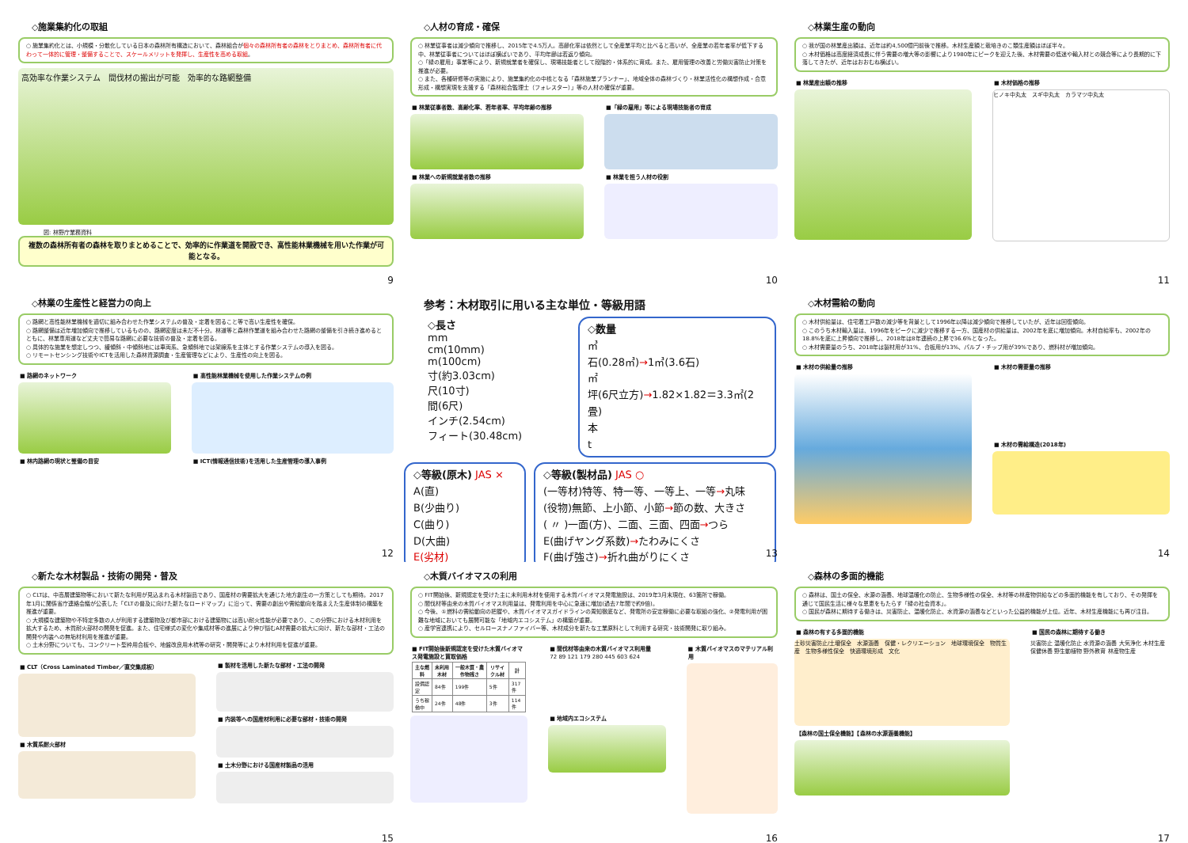◇施業集約化の取組
○ 施業集約化とは、小規模・分散化している日本の森林所有構造において、森林組合が個々の森林所有者の森林をとりまとめ、森林所有者に代わって一体的に管理・整備することで、スケールメリットを発揮し、生産性を高める取組。
高効率な作業システム　間伐材の搬出が可能　効率的な路網整備
図: 林野庁業務資料
複数の森林所有者の森林を取りまとめることで、効率的に作業道を開設でき、高性能林業機械を用いた作業が可能となる。
9
◇人材の育成・確保
○ 林業従事者は減少傾向で推移し、2015年で4.5万人。高齢化率は依然として全産業平均と比べると高いが、全産業の若年者率が低下する中、林業従事者についてはほぼ横ばいであり、平均年齢は若返り傾向。
○「緑の雇用」事業等により、新規就業者を確保し、現場技能者として段階的・体系的に育成。また、雇用管理の改善と労働災害防止対策を推進が必要。
○ また、各種研修等の実施により、施業集約化の中核となる「森林施業プランナー」、地域全体の森林づくり・林業活性化の構想作成・合意形成・構想実現を支援する「森林総合監理士（フォレスター）」等の人材の確保が重要。
■ 林業従事者数、高齢化率、若年者率、平均年齢の推移
■ 林業への新規就業者数の推移
■「緑の雇用」等による現場技能者の育成
■ 林業を担う人材の役割
10
◇林業生産の動向
○ 我が国の林業産出額は、近年は約4,500億円前後で推移。木材生産額と栽培きのこ類生産額はほぼ半々。
○ 木材価格は高度経済成長に伴う需要の増大等の影響により1980年にピークを迎えた後、木材需要の低迷や輸入材との競合等により長期的に下落してきたが、近年はおおむね横ばい。
■ 林業産出額の推移 ■ 木材価格の推移
ヒノキ中丸太　スギ中丸太　カラマツ中丸太
11
◇林業の生産性と経営力の向上
○ 路網と高性能林業機械を適切に組み合わせた作業システムの普及・定着を図ること等で高い生産性を確保。
○ 路網整備は近年増加傾向で推移しているものの、路網密度は未だ不十分。林道等と森林作業道を組み合わせた路網の整備を引き続き進めるとともに、林業専用道など丈夫で簡易な路網に必要な技術の普及・定着を図る。
○ 具体的な施業を想定しつつ、緩傾斜・中傾斜地には車両系、急傾斜地では架線系を主体とする作業システムの導入を図る。
○ リモートセンシング技術やICTを活用した森林資源調査・生産管理などにより、生産性の向上を図る。
■ 路網のネットワーク
■ 林内路網の現状と整備の目安
■ 高性能林業機械を使用した作業システムの例
■ ICT(情報通信技術)を活用した生産管理の導入事例
12
参考：木材取引に用いる主な単位・等級用語
◇長さ
mm
cm(10mm)
m(100cm)
寸(約3.03cm)
尺(10寸)
間(6尺)
インチ(2.54cm)
フィート(30.48cm)
◇数量
㎥
石(0.28㎥)→1㎥(3.6石)
㎡
坪(6尺立方)→1.82×1.82＝3.3㎡(2畳)
本
t
◇等級(原木) JAS ×
A(直)
B(少曲り)
C(曲り)
D(大曲)
E(劣材)
◇等級(製材品) JAS ○
(一等材)特等、特一等、一等上、一等→丸味
(役物)無節、上小節、小節→節の数、大きさ
( 〃 )一面(方)、二面、三面、四面→つら
E(曲げヤング系数)→たわみにくさ
F(曲げ強さ)→折れ曲がりにくさ
13
◇木材需給の動向
○ 木材供給量は、住宅着工戸数の減少等を背景として1996年以降は減少傾向で推移していたが、近年は回復傾向。
○ このうち木材輸入量は、1996年をピークに減少で推移する一方、国産材の供給量は、2002年を底に増加傾向。木材自給率も、2002年の18.8%を底に上昇傾向で推移し、2018年は8年連続の上昇で36.6%となった。
○ 木材需要量のうち、2018年は製材用が31%、合板用が13%、パルプ・チップ用が39%であり、燃料材が増加傾向。
■ 木材の供給量の推移 ■ 木材の需要量の推移
■ 木材の需給構造(2018年)
14
◇新たな木材製品・技術の開発・普及
○ CLTは、中高層建築物等において新たな利用が見込まれる木材製品であり、国産材の需要拡大を通じた地方創生の一方策としても期待。2017年1月に関係省庁連絡会議が公表した「CLTの普及に向けた新たなロードマップ」に沿って、需要の創出や需給動向を踏まえた生産体制の構築を推進が重要。
○ 大規模な建築物や不特定多数の人が利用する建築物及び都市部における建築物には高い耐火性能が必要であり、この分野における木材利用を拡大するため、木質耐火部材の開発を促進。また、住宅様式の変化や集成材等の進展により伸び悩むA材需要の拡大に向け、新たな部材・工法の開発や内装への無垢材利用を推進が重要。
○ 土木分野についても、コンクリート型枠用合板や、地盤改良用木杭等の研究・開発等により木材利用を促進が重要。
■ CLT（Cross Laminated Timber／直交集成板）
■ 木質系耐火部材
■ 製材を活用した新たな部材・工法の開発
■ 内装等への国産材利用に必要な部材・技術の開発
■ 土木分野における国産材製品の活用
15
◇木質バイオマスの利用
○ FIT開始後、新規認定を受けた主に未利用木材を使用する木質バイオマス発電施設は、2019年3月末現在、63箇所で稼働。
○ 間伐材等由来の木質バイオマス利用量は、発電利用を中心に急速に増加(過去7年間で約9倍)。
○ 今後、①燃料の需給動向の把握や、木質バイオマスガイドラインの周知徹底など、発電所の安定稼働に必要な取組の強化、②発電利用が困難な地域においても展開可能な「地域内エコシステム」の構築が重要。
○ 産学官連携により、セルロースナノファイバー等、木材成分を新たな工業原料として利用する研究・技術開発に取り組み。
■ FIT開始後新規認定を受けた木質バイオマス発電施設と買取価格
| 主な燃料 | 未利用木材 | 一般木質・農作物残さ | リサイクル材 | 計 |
| --- | --- | --- | --- | --- |
| 設備認定 | 84件 | 199件 | 5件 | 317件 |
| うち稼働中 | 24件 | 48件 | 3件 | 114件 |
■ 間伐材等由来の木質バイオマス利用量
72 89 121 179 280 445 603 624
■ 地域内エコシステム
■ 木質バイオマスのマテリアル利用
16
◇森林の多面的機能
○ 森林は、国土の保全、水源の涵養、地球温暖化の防止、生物多様性の保全、木材等の林産物供給などの多面的機能を有しており、その発揮を通じて国民生活に様々な恩恵をもたらす「緑の社会資本」。
○ 国民が森林に期待する働きは、災害防止、温暖化防止、水資源の涵養などといった公益的機能が上位。近年、木材生産機能にも再び注目。
■ 森林の有する多面的機能
土砂災害防止/土壌保全　水源涵養　保健・レクリエーション　地球環境保全　物質生産　生物多様性保全　快適環境形成　文化
【森林の国土保全機能】【森林の水源涵養機能】
■ 国民の森林に期待する働き
災害防止 温暖化防止 水資源の涵養 大気浄化 木材生産 保健休養 野生動植物 野外教育 林産物生産
17